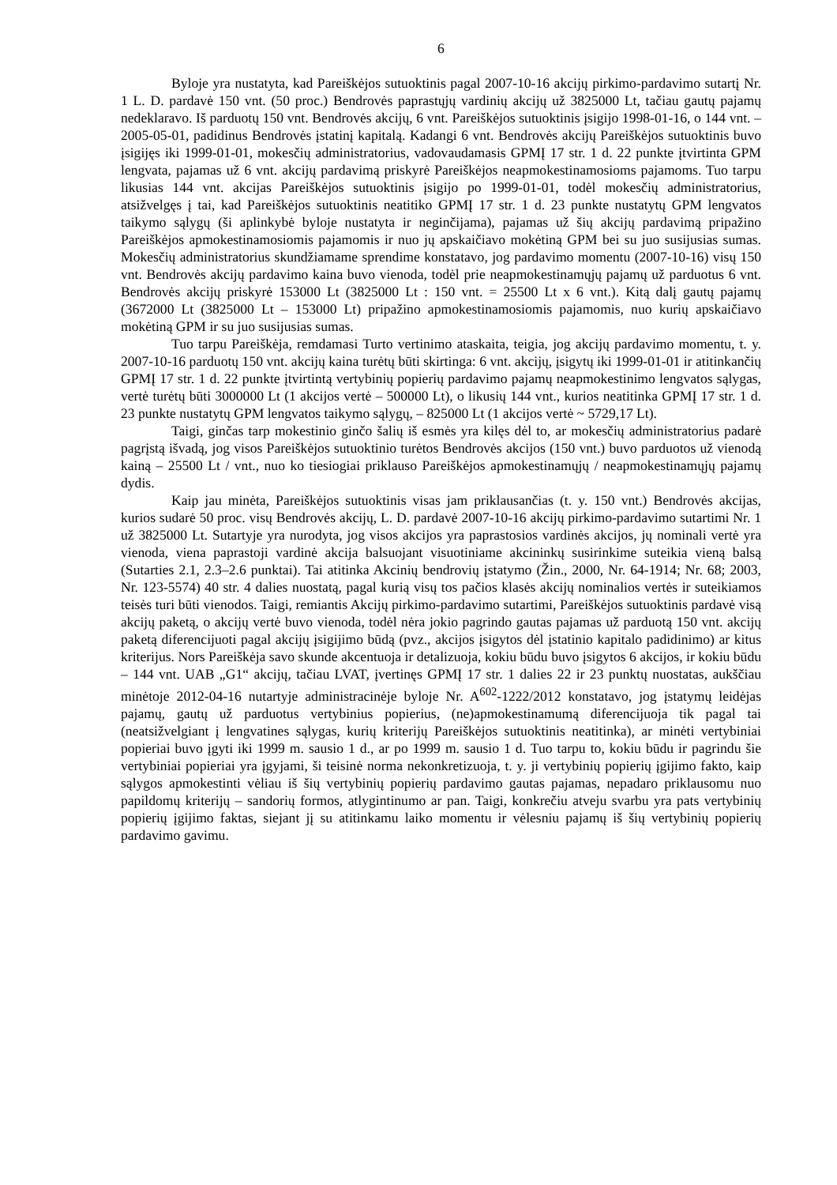6
Byloje yra nustatyta, kad Pareiškėjos sutuoktinis pagal 2007-10-16 akcijų pirkimo-pardavimo sutartį Nr. 1 L. D. pardavė 150 vnt. (50 proc.) Bendrovės paprastųjų vardinių akcijų už 3825000 Lt, tačiau gautų pajamų nedeklaravo. Iš parduotų 150 vnt. Bendrovės akcijų, 6 vnt. Pareiškėjos sutuoktinis įsigijo 1998-01-16, o 144 vnt. – 2005-05-01, padidinus Bendrovės įstatinį kapitalą. Kadangi 6 vnt. Bendrovės akcijų Pareiškėjos sutuoktinis buvo įsigijęs iki 1999-01-01, mokesčių administratorius, vadovaudamasis GPMĮ 17 str. 1 d. 22 punkte įtvirtinta GPM lengvata, pajamas už 6 vnt. akcijų pardavimą priskyrė Pareiškėjos neapmokestinamosioms pajamoms. Tuo tarpu likusias 144 vnt. akcijas Pareiškėjos sutuoktinis įsigijo po 1999-01-01, todėl mokesčių administratorius, atsižvelgęs į tai, kad Pareiškėjos sutuoktinis neatitiko GPMĮ 17 str. 1 d. 23 punkte nustatytų GPM lengvatos taikymo sąlygų (ši aplinkybė byloje nustatyta ir neginčijama), pajamas už šių akcijų pardavimą pripažino Pareiškėjos apmokestinamosiomis pajamomis ir nuo jų apskaičiavo mokėtiną GPM bei su juo susijusias sumas. Mokesčių administratorius skundžiamame sprendime konstatavo, jog pardavimo momentu (2007-10-16) visų 150 vnt. Bendrovės akcijų pardavimo kaina buvo vienoda, todėl prie neapmokestinamųjų pajamų už parduotus 6 vnt. Bendrovės akcijų priskyrė 153000 Lt (3825000 Lt : 150 vnt. = 25500 Lt x 6 vnt.). Kitą dalį gautų pajamų (3672000 Lt (3825000 Lt – 153000 Lt) pripažino apmokestinamosiomis pajamomis, nuo kurių apskaičiavo mokėtiną GPM ir su juo susijusias sumas.
Tuo tarpu Pareiškėja, remdamasi Turto vertinimo ataskaita, teigia, jog akcijų pardavimo momentu, t. y. 2007-10-16 parduotų 150 vnt. akcijų kaina turėtų būti skirtinga: 6 vnt. akcijų, įsigytų iki 1999-01-01 ir atitinkančių GPMĮ 17 str. 1 d. 22 punkte įtvirtintą vertybinių popierių pardavimo pajamų neapmokestinimo lengvatos sąlygas, vertė turėtų būti 3000000 Lt (1 akcijos vertė – 500000 Lt), o likusių 144 vnt., kurios neatitinka GPMĮ 17 str. 1 d. 23 punkte nustatytų GPM lengvatos taikymo sąlygų, – 825000 Lt (1 akcijos vertė ~ 5729,17 Lt).
Taigi, ginčas tarp mokestinio ginčo šalių iš esmės yra kilęs dėl to, ar mokesčių administratorius padarė pagrįstą išvadą, jog visos Pareiškėjos sutuoktinio turėtos Bendrovės akcijos (150 vnt.) buvo parduotos už vienodą kainą – 25500 Lt / vnt., nuo ko tiesiogiai priklauso Pareiškėjos apmokestinamųjų / neapmokestinamųjų pajamų dydis.
Kaip jau minėta, Pareiškėjos sutuoktinis visas jam priklausančias (t. y. 150 vnt.) Bendrovės akcijas, kurios sudarė 50 proc. visų Bendrovės akcijų, L. D. pardavė 2007-10-16 akcijų pirkimo-pardavimo sutartimi Nr. 1 už 3825000 Lt. Sutartyje yra nurodyta, jog visos akcijos yra paprastosios vardinės akcijos, jų nominali vertė yra vienoda, viena paprastoji vardinė akcija balsuojant visuotiniame akcininkų susirinkime suteikia vieną balsą (Sutarties 2.1, 2.3–2.6 punktai). Tai atitinka Akcinių bendrovių įstatymo (Žin., 2000, Nr. 64-1914; Nr. 68; 2003, Nr. 123-5574) 40 str. 4 dalies nuostatą, pagal kurią visų tos pačios klasės akcijų nominalios vertės ir suteikiamos teisės turi būti vienodos. Taigi, remiantis Akcijų pirkimo-pardavimo sutartimi, Pareiškėjos sutuoktinis pardavė visą akcijų paketą, o akcijų vertė buvo vienoda, todėl nėra jokio pagrindo gautas pajamas už parduotą 150 vnt. akcijų paketą diferencijuoti pagal akcijų įsigijimo būdą (pvz., akcijos įsigytos dėl įstatinio kapitalo padidinimo) ar kitus kriterijus. Nors Pareiškėja savo skunde akcentuoja ir detalizuoja, kokiu būdu buvo įsigytos 6 akcijos, ir kokiu būdu – 144 vnt. UAB „G1“ akcijų, tačiau LVAT, įvertinęs GPMĮ 17 str. 1 dalies 22 ir 23 punktų nuostatas, aukščiau minėtoje 2012-04-16 nutartyje administracinėje byloje Nr. A<sup>602</sup>-1222/2012 konstatavo, jog įstatymų leidėjas pajamų, gautų už parduotus vertybinius popierius, (ne)apmokestinamumą diferencijuoja tik pagal tai (neatsižvelgiant į lengvatines sąlygas, kurių kriterijų Pareiškėjos sutuoktinis neatitinka), ar minėti vertybiniai popieriai buvo įgyti iki 1999 m. sausio 1 d., ar po 1999 m. sausio 1 d. Tuo tarpu to, kokiu būdu ir pagrindu šie vertybiniai popieriai yra įgyjami, ši teisinė norma nekonkretizuoja, t. y. ji vertybinių popierių įgijimo fakto, kaip sąlygos apmokestinti vėliau iš šių vertybinių popierių pardavimo gautas pajamas, nepadaro priklausomu nuo papildomų kriterijų – sandorių formos, atlygintinumo ar pan. Taigi, konkrečiu atveju svarbu yra pats vertybinių popierių įgijimo faktas, siejant jį su atitinkamu laiko momentu ir vėlesniu pajamų iš šių vertybinių popierių pardavimo gavimu.